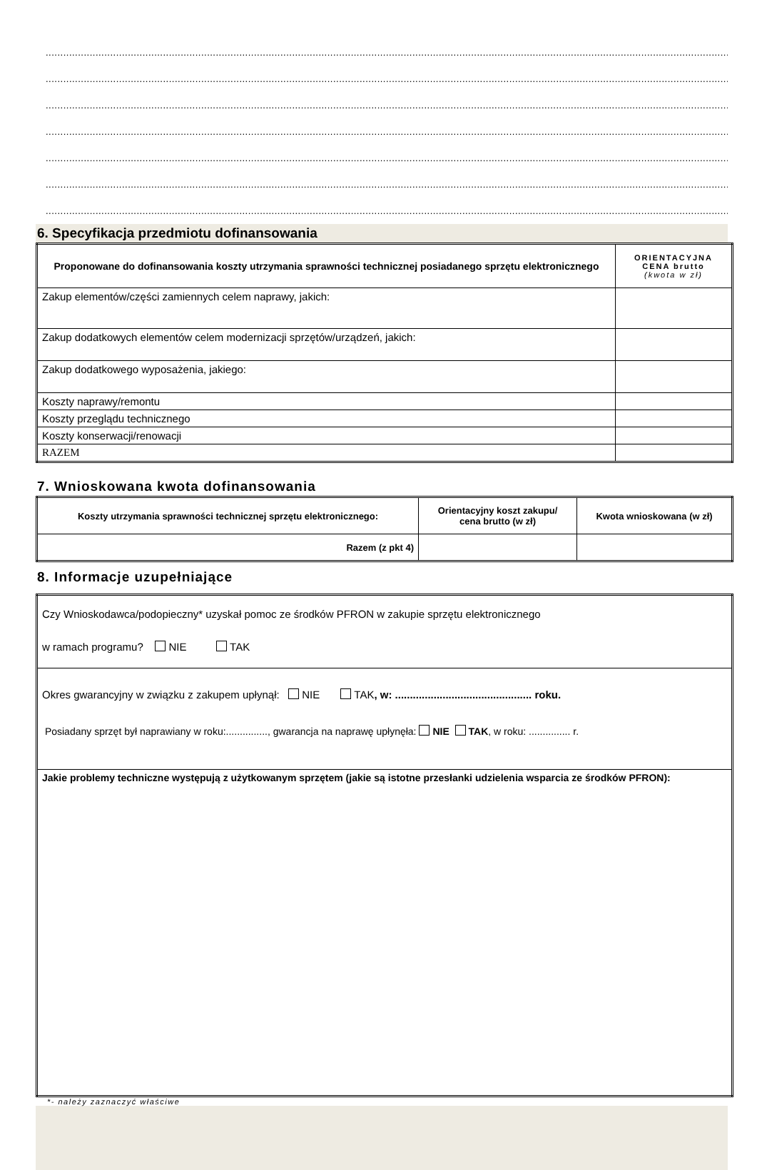............................................................................................................................................................................................................................................................
............................................................................................................................................................................................................................................................
............................................................................................................................................................................................................................................................
............................................................................................................................................................................................................................................................
............................................................................................................................................................................................................................................................
............................................................................................................................................................................................................................................................
............................................................................................................................................................................................................................................................
6. Specyfikacja przedmiotu dofinansowania
| Proponowane do dofinansowania koszty utrzymania sprawności technicznej posiadanego sprzętu elektronicznego | ORIENTACYJNA CENA brutto (kwota w zł) |
| --- | --- |
| Zakup elementów/części zamiennych celem naprawy, jakich: | |
| Zakup dodatkowych elementów celem modernizacji sprzętów/urządzeń, jakich: | |
| Zakup dodatkowego wyposażenia, jakiego: | |
| Koszty naprawy/remontu | |
| Koszty przeglądu technicznego | |
| Koszty konserwacji/renowacji | |
| RAZEM | |
7. Wnioskowana kwota dofinansowania
| Koszty utrzymania sprawności technicznej sprzętu elektronicznego: | Orientacyjny koszt zakupu/ cena brutto (w zł) | Kwota wnioskowana (w zł) |
| --- | --- | --- |
| Razem (z pkt 4) | | |
8. Informacje uzupełniające
| Czy Wnioskodawca/podopieczny* uzyskał pomoc ze środków PFRON w zakupie sprzętu elektronicznego w ramach programu? NIE TAK |
| Okres gwarancyjny w związku z zakupem upłynął: NIE TAK , w: .............................................. roku. Posiadany sprzęt był naprawiany w roku:..............., gwarancja na naprawę upłynęła: NIE TAK , w roku: ............... r. |
| Jakie problemy techniczne występują z użytkowanym sprzętem (jakie są istotne przesłanki udzielenia wsparcia ze środków PFRON): |
*- należy zaznaczyć właściwe